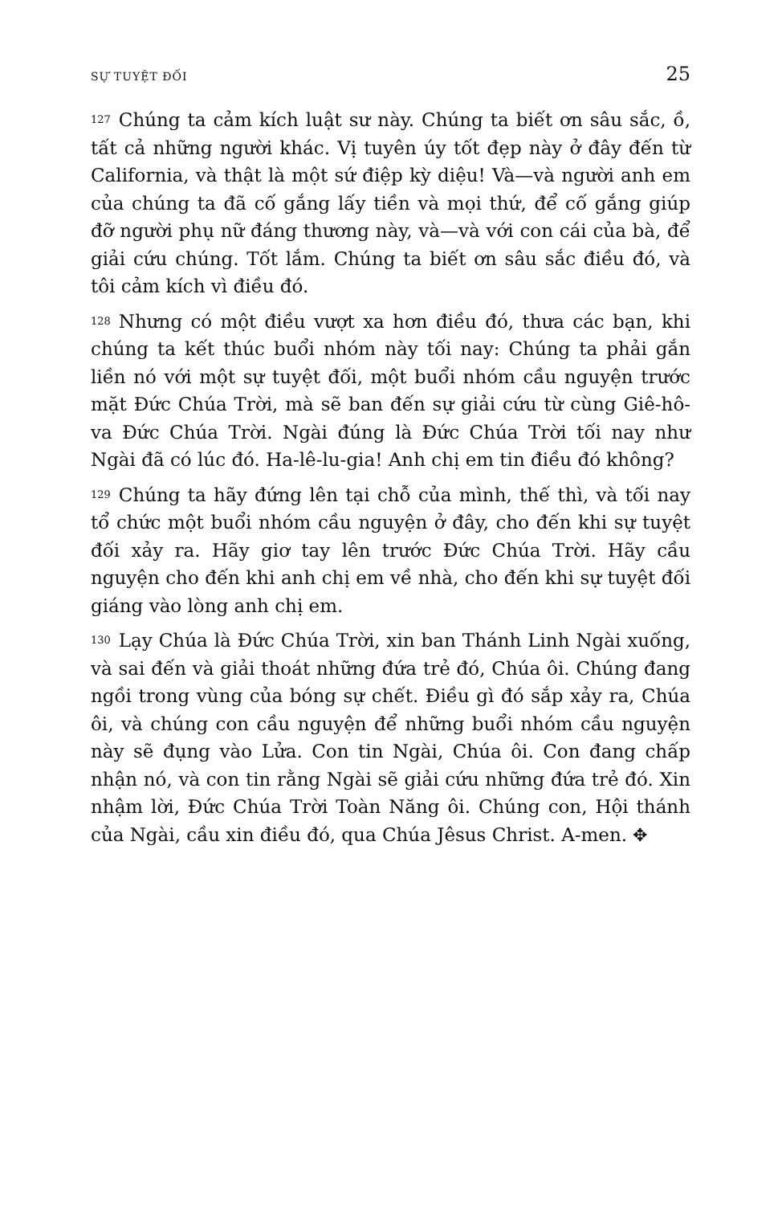SỰ TUYỆT ĐỐI 25
127 Chúng ta cảm kích luật sư này. Chúng ta biết ơn sâu sắc, ồ, tất cả những người khác. Vị tuyên úy tốt đẹp này ở đây đến từ California, và thật là một sứ điệp kỳ diệu! Và—và người anh em của chúng ta đã cố gắng lấy tiền và mọi thứ, để cố gắng giúp đỡ người phụ nữ đáng thương này, và—và với con cái của bà, để giải cứu chúng. Tốt lắm. Chúng ta biết ơn sâu sắc điều đó, và tôi cảm kích vì điều đó.
128 Nhưng có một điều vượt xa hơn điều đó, thưa các bạn, khi chúng ta kết thúc buổi nhóm này tối nay: Chúng ta phải gắn liền nó với một sự tuyệt đối, một buổi nhóm cầu nguyện trước mặt Đức Chúa Trời, mà sẽ ban đến sự giải cứu từ cùng Giê-hô-va Đức Chúa Trời. Ngài đúng là Đức Chúa Trời tối nay như Ngài đã có lúc đó. Ha-lê-lu-gia! Anh chị em tin điều đó không?
129 Chúng ta hãy đứng lên tại chỗ của mình, thế thì, và tối nay tổ chức một buổi nhóm cầu nguyện ở đây, cho đến khi sự tuyệt đối xảy ra. Hãy giơ tay lên trước Đức Chúa Trời. Hãy cầu nguyện cho đến khi anh chị em về nhà, cho đến khi sự tuyệt đối giáng vào lòng anh chị em.
130 Lạy Chúa là Đức Chúa Trời, xin ban Thánh Linh Ngài xuống, và sai đến và giải thoát những đứa trẻ đó, Chúa ôi. Chúng đang ngồi trong vùng của bóng sự chết. Điều gì đó sắp xảy ra, Chúa ôi, và chúng con cầu nguyện để những buổi nhóm cầu nguyện này sẽ đụng vào Lửa. Con tin Ngài, Chúa ôi. Con đang chấp nhận nó, và con tin rằng Ngài sẽ giải cứu những đứa trẻ đó. Xin nhậm lời, Đức Chúa Trời Toàn Năng ôi. Chúng con, Hội thánh của Ngài, cầu xin điều đó, qua Chúa Jêsus Christ. A-men. ✥